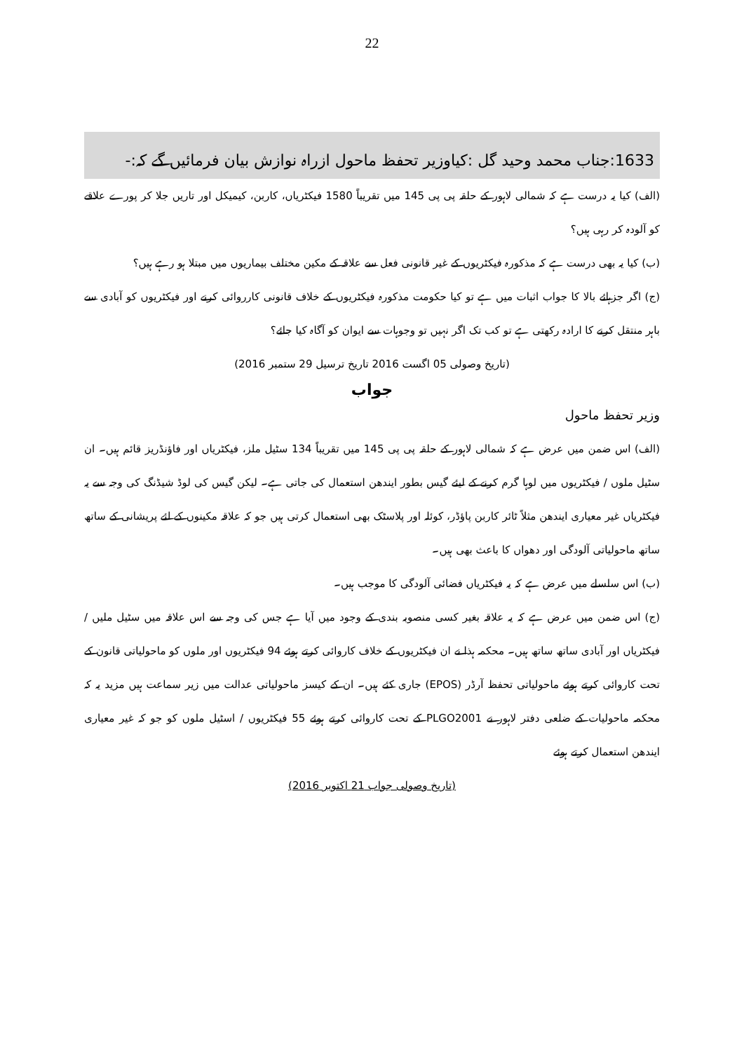22
1633:جناب محمد وحید گل :کیاوزیر تحفظ ماحول ازراہ نوازش بیان فرمائیں گے کہ:-
(الف) کیا یہ درست ہے کہ شمالی لاہور کے حلقہ پی پی 145 میں تقریباً 1580 فیکٹریاں، کاربن، کیمیکل اور تاریں جلا کر پورے علاقے کو آلودہ کر رہی ہیں؟
(ب) کیا یہ بھی درست ہے کہ مذکورہ فیکٹریوں کے غیر قانونی فعل سے علاقہ کے مکین مختلف بیماریوں میں مبتلا ہو رہے ہیں؟
(ج) اگر جزہائے بالا کا جواب اثبات میں ہے تو کیا حکومت مذکورہ فیکٹریوں کے خلاف قانونی کارروائی کرنے اور فیکٹریوں کو آبادی سے باہر منتقل کرنے کا ارادہ رکھتی ہے تو کب تک اگر نہیں تو وجوہات سے ایوان کو آگاہ کیا جائے؟
(تاریخ وصولی 05 اگست 2016 تاریخ ترسیل 29 ستمبر 2016)
جواب
وزیر تحفظ ماحول
(الف) اس ضمن میں عرض ہے کہ شمالی لاہور کے حلقہ پی پی 145 میں تقریباً 134 سٹیل ملز، فیکٹریاں اور فاؤنڈریز قائم ہیں۔ ان سٹیل ملوں / فیکٹریوں میں لوہا گرم کرنے کے لیئے گیس بطور ایندھن استعمال کی جاتی ہے۔ لیکن گیس کی لوڈ شیڈنگ کی وجہ سے یہ فیکٹریاں غیر معیاری ایندھن مثلاً ٹائر کاربن پاؤڈر، کوئلہ اور پلاسٹک بھی استعمال کرتی ہیں جو کہ علاقہ مکینوں کے لئے پریشانی کے ساتھ ساتھ ماحولیاتی آلودگی اور دھواں کا باعث بھی ہیں۔
(ب) اس سلسلے میں عرض ہے کہ یہ فیکٹریاں فضائی آلودگی کا موجب ہیں۔
(ج) اس ضمن میں عرض ہے کہ یہ علاقہ بغیر کسی منصوبہ بندی کے وجود میں آیا ہے جس کی وجہ سے اس علاقہ میں سٹیل ملیں / فیکٹریاں اور آبادی ساتھ ساتھ ہیں۔ محکمہ ہذا نے ان فیکٹریوں کے خلاف کاروائی کرتے ہوئے 94 فیکٹریوں اور ملوں کو ماحولیاتی قانون کے تحت کاروائی کرتے ہوئے ماحولیاتی تحفظ آرڈر (EPOS) جاری کئے ہیں۔ ان کے کیسز ماحولیاتی عدالت میں زیر سماعت ہیں مزید یہ کہ محکمہ ماحولیات کے ضلعی دفتر لاہور نے PLGO2001 کے تحت کاروائی کرتے ہوئے 55 فیکٹریوں / اسٹیل ملوں کو جو کہ غیر معیاری ایندھن استعمال کرتے ہوئے
(تاریخ وصولی جواب 21 اکتوبر 2016)